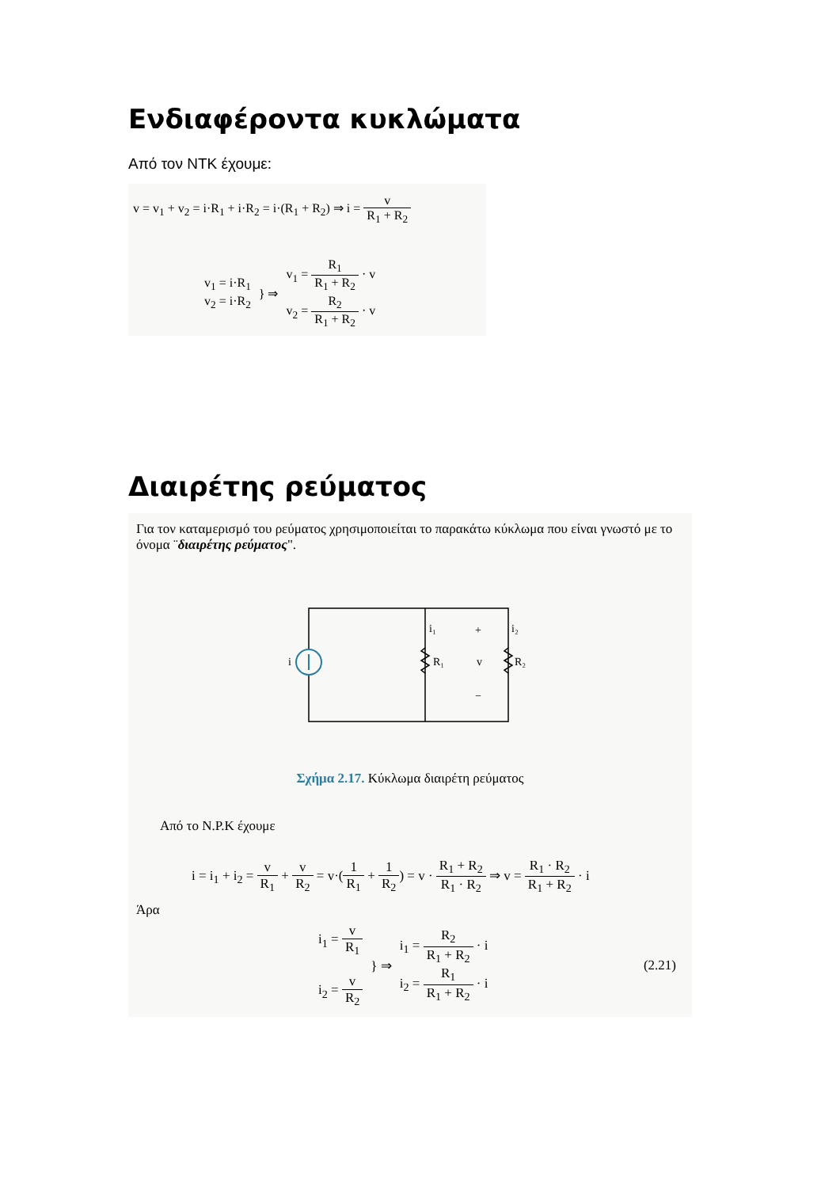Ενδιαφέροντα κυκλώματα
Από τον ΝΤΚ έχουμε:
v = v<sub>1</sub> + v<sub>2</sub> = i·R<sub>1</sub> + i·R<sub>2</sub> = i·(R<sub>1</sub> + R<sub>2</sub>) ⇒ i = v R<sub>1</sub> + R<sub>2</sub>
v<sub>1</sub> = i·R<sub>1</sub>
v<sub>2</sub> = i·R<sub>2</sub>
} ⇒
v<sub>1</sub> = R<sub>1</sub> R<sub>1</sub> + R<sub>2</sub> · v
v<sub>2</sub> = R<sub>2</sub> R<sub>1</sub> + R<sub>2</sub> · v
Διαιρέτης ρεύματος
Για τον καταμερισμό του ρεύματος χρησιμοποιείται το παρακάτω κύκλωμα που είναι γνωστό με το όνομα ¨διαιρέτης ρεύματος".
i
i₁
i₂
+
R₁
v
R₂
−
Σχήμα 2.17. Κύκλωμα διαιρέτη ρεύματος
Από το Ν.Ρ.Κ έχουμε
i = i<sub>1</sub> + i<sub>2</sub> = v R<sub>1</sub> + v R<sub>2</sub> = v·(1 R<sub>1</sub> + 1 R<sub>2</sub>) = v · R<sub>1</sub> + R<sub>2</sub> R<sub>1</sub> · R<sub>2</sub> ⇒ v = R<sub>1</sub> · R<sub>2</sub> R<sub>1</sub> + R<sub>2</sub> · i
Άρα
i<sub>1</sub> = v R<sub>1</sub>
i<sub>2</sub> = v R<sub>2</sub>
} ⇒
i<sub>1</sub> = R<sub>2</sub> R<sub>1</sub> + R<sub>2</sub> · i
i<sub>2</sub> = R<sub>1</sub> R<sub>1</sub> + R<sub>2</sub> · i
(2.21)